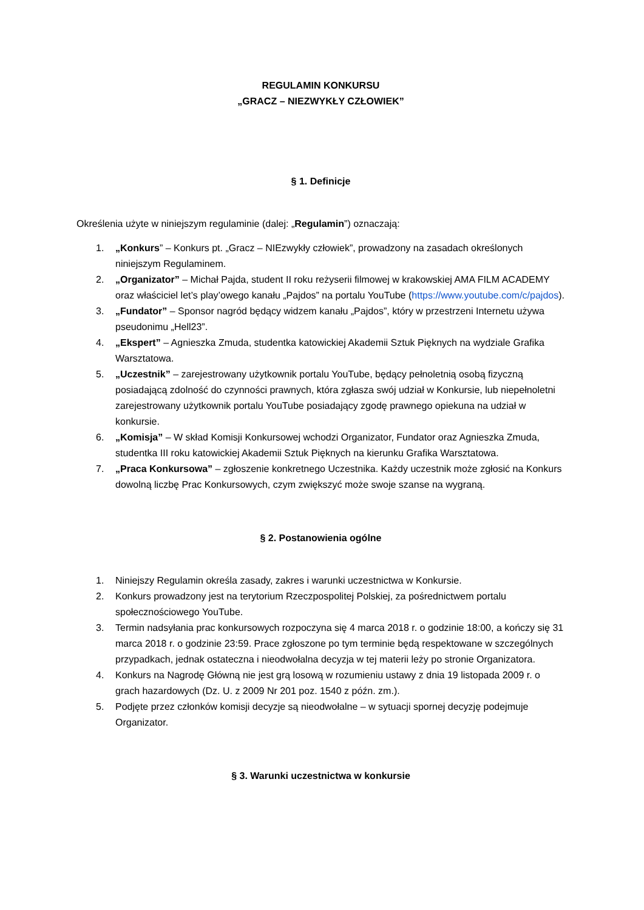REGULAMIN KONKURSU
„GRACZ – NIEZWYKŁY CZŁOWIEK”
§ 1. Definicje
Określenia użyte w niniejszym regulaminie (dalej: „Regulamin”) oznaczają:
1. „Konkurs” – Konkurs pt. „Gracz – NIEzwykły człowiek”, prowadzony na zasadach określonych niniejszym Regulaminem.
2. „Organizator” – Michał Pajda, student II roku reżyserii filmowej w krakowskiej AMA FILM ACADEMY oraz właściciel let’s play’owego kanału „Pajdos” na portalu YouTube (https://www.youtube.com/c/pajdos).
3. „Fundator” – Sponsor nagród będący widzem kanału „Pajdos”, który w przestrzeni Internetu używa pseudonimu „Hell23”.
4. „Ekspert” – Agnieszka Zmuda, studentka katowickiej Akademii Sztuk Pięknych na wydziale Grafika Warsztatowa.
5. „Uczestnik” – zarejestrowany użytkownik portalu YouTube, będący pełnoletnią osobą fizyczną posiadającą zdolność do czynności prawnych, która zgłasza swój udział w Konkursie, lub niepełnoletni zarejestrowany użytkownik portalu YouTube posiadający zgodę prawnego opiekuna na udział w konkursie.
6. „Komisja” – W skład Komisji Konkursowej wchodzi Organizator, Fundator oraz Agnieszka Zmuda, studentka III roku katowickiej Akademii Sztuk Pięknych na kierunku Grafika Warsztatowa.
7. „Praca Konkursowa” – zgłoszenie konkretnego Uczestnika. Każdy uczestnik może zgłosić na Konkurs dowolną liczbę Prac Konkursowych, czym zwiększyć może swoje szanse na wygraną.
§ 2. Postanowienia ogólne
1. Niniejszy Regulamin określa zasady, zakres i warunki uczestnictwa w Konkursie.
2. Konkurs prowadzony jest na terytorium Rzeczpospolitej Polskiej, za pośrednictwem portalu społecznościowego YouTube.
3. Termin nadsyłania prac konkursowych rozpoczyna się 4 marca 2018 r. o godzinie 18:00, a kończy się 31 marca 2018 r. o godzinie 23:59. Prace zgłoszone po tym terminie będą respektowane w szczególnych przypadkach, jednak ostateczna i nieodwołalna decyzja w tej materii leży po stronie Organizatora.
4. Konkurs na Nagrodę Główną nie jest grą losową w rozumieniu ustawy z dnia 19 listopada 2009 r. o grach hazardowych (Dz. U. z 2009 Nr 201 poz. 1540 z późn. zm.).
5. Podjęte przez członków komisji decyzje są nieodwołalne – w sytuacji spornej decyzję podejmuje Organizator.
§ 3. Warunki uczestnictwa w konkursie